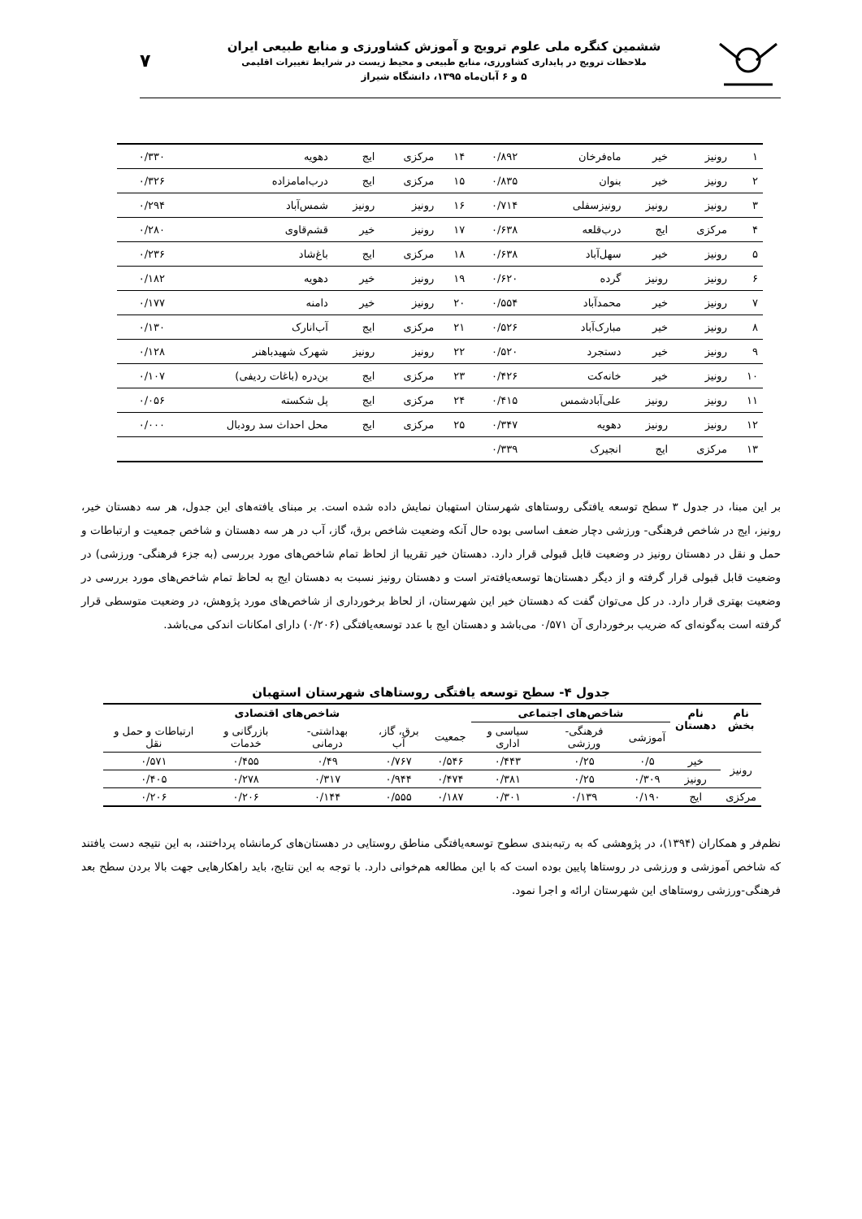ششمین کنگره ملی علوم ترویج و آموزش کشاورزی و منابع طبیعی ایران
ملاحظات ترویج در پایداری کشاورزی، منابع طبیعی و محیط زیست در شرایط تغییرات اقلیمی
۵ و ۶ آبان‌ماه ۱۳۹۵، دانشگاه شیراز
۷
| ۱ | رونیز | خیر | ماه‌فرخان | ۰/۸۹۲ | ۱۴ | مرکزی | ایج | دهویه | ۰/۳۳۰ |
| ۲ | رونیز | خیر | بنوان | ۰/۸۳۵ | ۱۵ | مرکزی | ایج | درب‌امامزاده | ۰/۳۲۶ |
| ۳ | رونیز | رونیز | رونیزسفلی | ۰/۷۱۴ | ۱۶ | رونیز | رونیز | شمس‌آباد | ۰/۲۹۴ |
| ۴ | مرکزی | ایج | درب‌قلعه | ۰/۶۳۸ | ۱۷ | رونیز | خیر | قشم‌قاوی | ۰/۲۸۰ |
| ۵ | رونیز | خیر | سهل‌آباد | ۰/۶۳۸ | ۱۸ | مرکزی | ایج | باغ‌شاد | ۰/۲۳۶ |
| ۶ | رونیز | رونیز | گرده | ۰/۶۲۰ | ۱۹ | رونیز | خیر | دهویه | ۰/۱۸۲ |
| ۷ | رونیز | خیر | محمدآباد | ۰/۵۵۴ | ۲۰ | رونیز | خیر | دامنه | ۰/۱۷۷ |
| ۸ | رونیز | خیر | مبارک‌آباد | ۰/۵۲۶ | ۲۱ | مرکزی | ایج | آب‌انارک | ۰/۱۳۰ |
| ۹ | رونیز | خیر | دستجرد | ۰/۵۲۰ | ۲۲ | رونیز | رونیز | شهرک شهیدباهنر | ۰/۱۲۸ |
| ۱۰ | رونیز | خیر | خانه‌کت | ۰/۴۲۶ | ۲۳ | مرکزی | ایج | بن‌دره (باغات ردیفی) | ۰/۱۰۷ |
| ۱۱ | رونیز | رونیز | علی‌آبادشمس | ۰/۴۱۵ | ۲۴ | مرکزی | ایج | پل شکسته | ۰/۰۵۶ |
| ۱۲ | رونیز | رونیز | دهویه | ۰/۳۴۷ | ۲۵ | مرکزی | ایج | محل احداث سد رودبال | ۰/۰۰۰ |
| ۱۳ | مرکزی | ایج | انجیرک | ۰/۳۳۹ | | | | | |
بر این مبنا، در جدول ۳ سطح توسعه یافتگی روستاهای شهرستان استهبان نمایش داده شده است. بر مبنای یافته‌های این جدول، هر سه دهستان خیر، رونیز، ایج در شاخص فرهنگی- ورزشی دچار ضعف اساسی بوده حال آنکه وضعیت شاخص برق، گاز، آب در هر سه دهستان و شاخص جمعیت و ارتباطات و حمل و نقل در دهستان رونیز در وضعیت قابل قبولی قرار دارد. دهستان خیر تقریبا از لحاظ تمام شاخص‌های مورد بررسی (به جزء فرهنگی- ورزشی) در وضعیت قابل قبولی قرار گرفته و از دیگر دهستان‌ها توسعه‌یافته‌تر است و دهستان رونیز نسبت به دهستان ایج به لحاظ تمام شاخص‌های مورد بررسی در وضعیت بهتری قرار دارد. در کل می‌توان گفت که دهستان خیر این شهرستان، از لحاظ برخورداری از شاخص‌های مورد پژوهش، در وضعیت متوسطی قرار گرفته است به‌گونه‌ای که ضریب برخورداری آن ۰/۵۷۱ می‌باشد و دهستان ایج با عدد توسعه‌یافتگی (۰/۲۰۶) دارای امکانات اندکی می‌باشد.
جدول ۴- سطح توسعه یافتگی روستاهای شهرستان استهبان
| نام بخش | نام دهستان | شاخص‌های اجتماعی | | | شاخص‌های اقتصادی | | | | |
| --- | --- | --- | --- | --- | --- | --- | --- | --- | --- |
| | | آموزشی | فرهنگی- ورزشی | سیاسی و اداری | جمعیت | برق، گاز، آب | بهداشتی- درمانی | بازرگانی و خدمات | ارتباطات و حمل و نقل |
| رونیز | خیر | ۰/۵ | ۰/۲۵ | ۰/۴۴۳ | ۰/۵۴۶ | ۰/۷۶۷ | ۰/۴۹ | ۰/۴۵۵ | ۰/۵۷۱ |
| | رونیز | ۰/۳۰۹ | ۰/۲۵ | ۰/۳۸۱ | ۰/۴۷۴ | ۰/۹۴۴ | ۰/۳۱۷ | ۰/۲۷۸ | ۰/۴۰۵ |
| مرکزی | ایج | ۰/۱۹۰ | ۰/۱۳۹ | ۰/۳۰۱ | ۰/۱۸۷ | ۰/۵۵۵ | ۰/۱۴۴ | ۰/۲۰۶ | ۰/۲۰۶ |
نظم‌فر و همکاران (۱۳۹۴)، در پژوهشی که به رتبه‌بندی سطوح توسعه‌یافتگی مناطق روستایی در دهستان‌های کرمانشاه پرداختند، به این نتیجه دست یافتند که شاخص آموزشی و ورزشی در روستاها پایین بوده است که با این مطالعه هم‌خوانی دارد. با توجه به این نتایج، باید راهکارهایی جهت بالا بردن سطح بعد فرهنگی-ورزشی روستاهای این شهرستان ارائه و اجرا نمود.